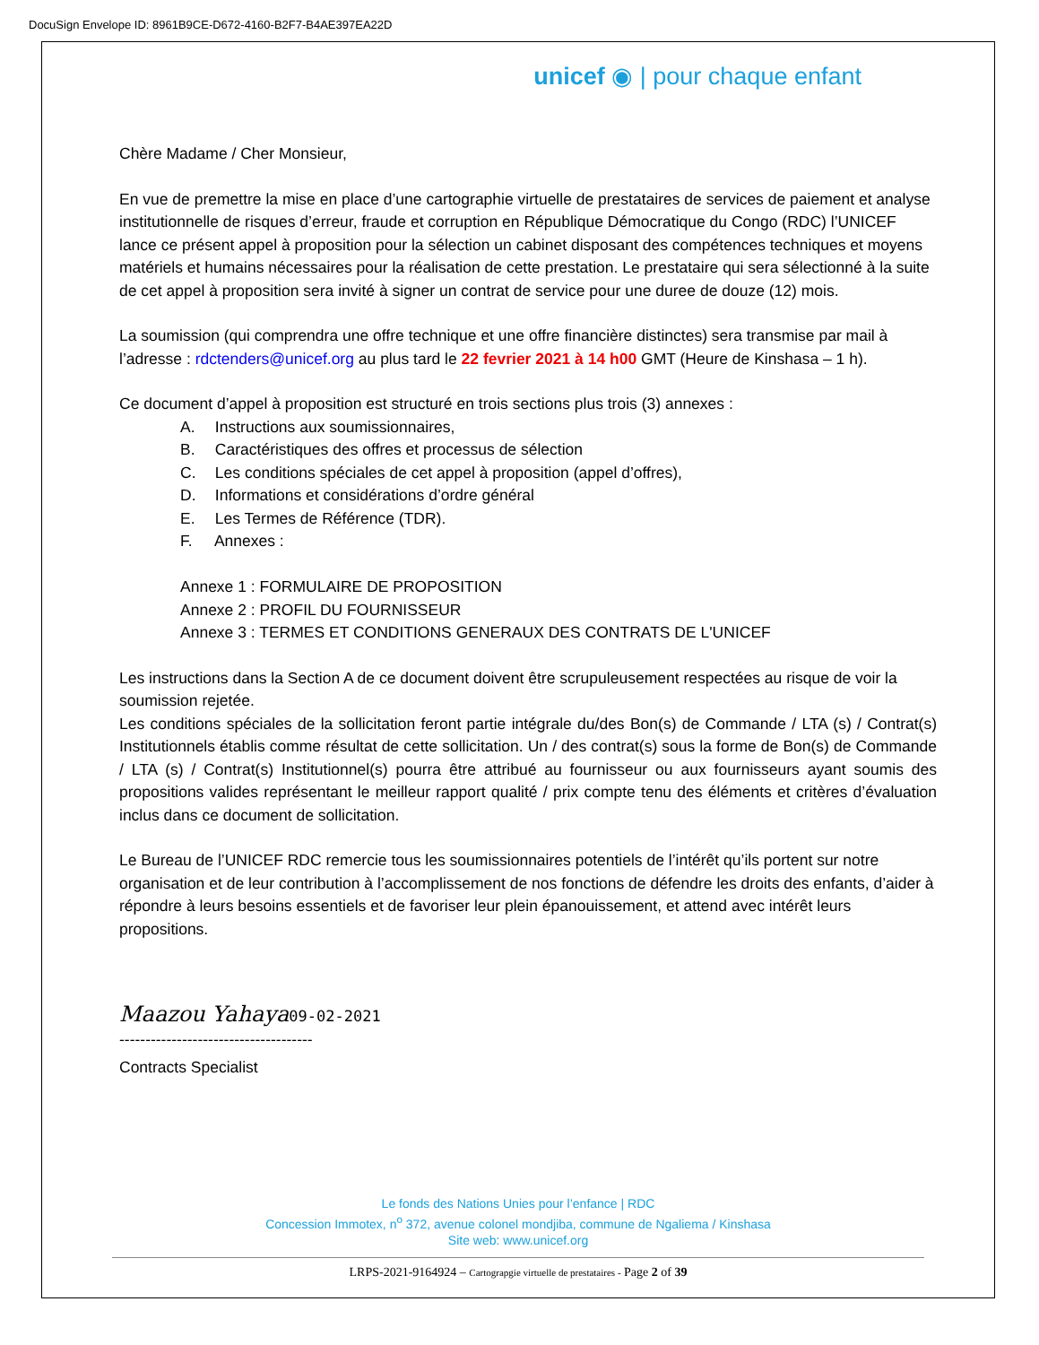DocuSign Envelope ID: 8961B9CE-D672-4160-B2F7-B4AE397EA22D
unicef ◉ | pour chaque enfant
Chère Madame / Cher Monsieur,
En vue de premettre la mise en place d’une cartographie virtuelle de prestataires de services de paiement et analyse institutionnelle de risques d’erreur, fraude et corruption en République Démocratique du Congo (RDC) l’UNICEF lance ce présent appel à proposition pour la sélection un cabinet disposant des compétences techniques et moyens matériels et humains nécessaires pour la réalisation de cette prestation. Le prestataire qui sera sélectionné à la suite de cet appel à proposition sera invité à signer un contrat de service pour une duree de douze (12) mois.
La soumission (qui comprendra une offre technique et une offre financière distinctes) sera transmise par mail à l’adresse : rdctenders@unicef.org au plus tard le 22 fevrier 2021 à 14 h00 GMT (Heure de Kinshasa – 1 h).
Ce document d’appel à proposition est structuré en trois sections plus trois (3) annexes :
A. Instructions aux soumissionnaires,
B. Caractéristiques des offres et processus de sélection
C. Les conditions spéciales de cet appel à proposition (appel d’offres),
D. Informations et considérations d’ordre général
E. Les Termes de Référence (TDR).
F. Annexes :
Annexe 1 : FORMULAIRE DE PROPOSITION
Annexe 2 : PROFIL DU FOURNISSEUR
Annexe 3 : TERMES ET CONDITIONS GENERAUX DES CONTRATS DE L'UNICEF
Les instructions dans la Section A de ce document doivent être scrupuleusement respectées au risque de voir la soumission rejetée.
Les conditions spéciales de la sollicitation feront partie intégrale du/des Bon(s) de Commande / LTA (s) / Contrat(s) Institutionnels établis comme résultat de cette sollicitation. Un / des contrat(s) sous la forme de Bon(s) de Commande / LTA (s) / Contrat(s) Institutionnel(s) pourra être attribué au fournisseur ou aux fournisseurs ayant soumis des propositions valides représentant le meilleur rapport qualité / prix compte tenu des éléments et critères d’évaluation inclus dans ce document de sollicitation.
Le Bureau de l’UNICEF RDC remercie tous les soumissionnaires potentiels de l’intérêt qu’ils portent sur notre organisation et de leur contribution à l’accomplissement de nos fonctions de défendre les droits des enfants, d’aider à répondre à leurs besoins essentiels et de favoriser leur plein épanouissement, et attend avec intérêt leurs propositions.
Maazou Yahaya 09-02-2021
-------------------------------------
Contracts Specialist
Le fonds des Nations Unies pour l’enfance | RDC
Concession Immotex, n<sup>o</sup> 372, avenue colonel mondjiba, commune de Ngaliema / Kinshasa
Site web: www.unicef.org
LRPS-2021-9164924 – Cartograpgie virtuelle de prestataires - Page 2 of 39